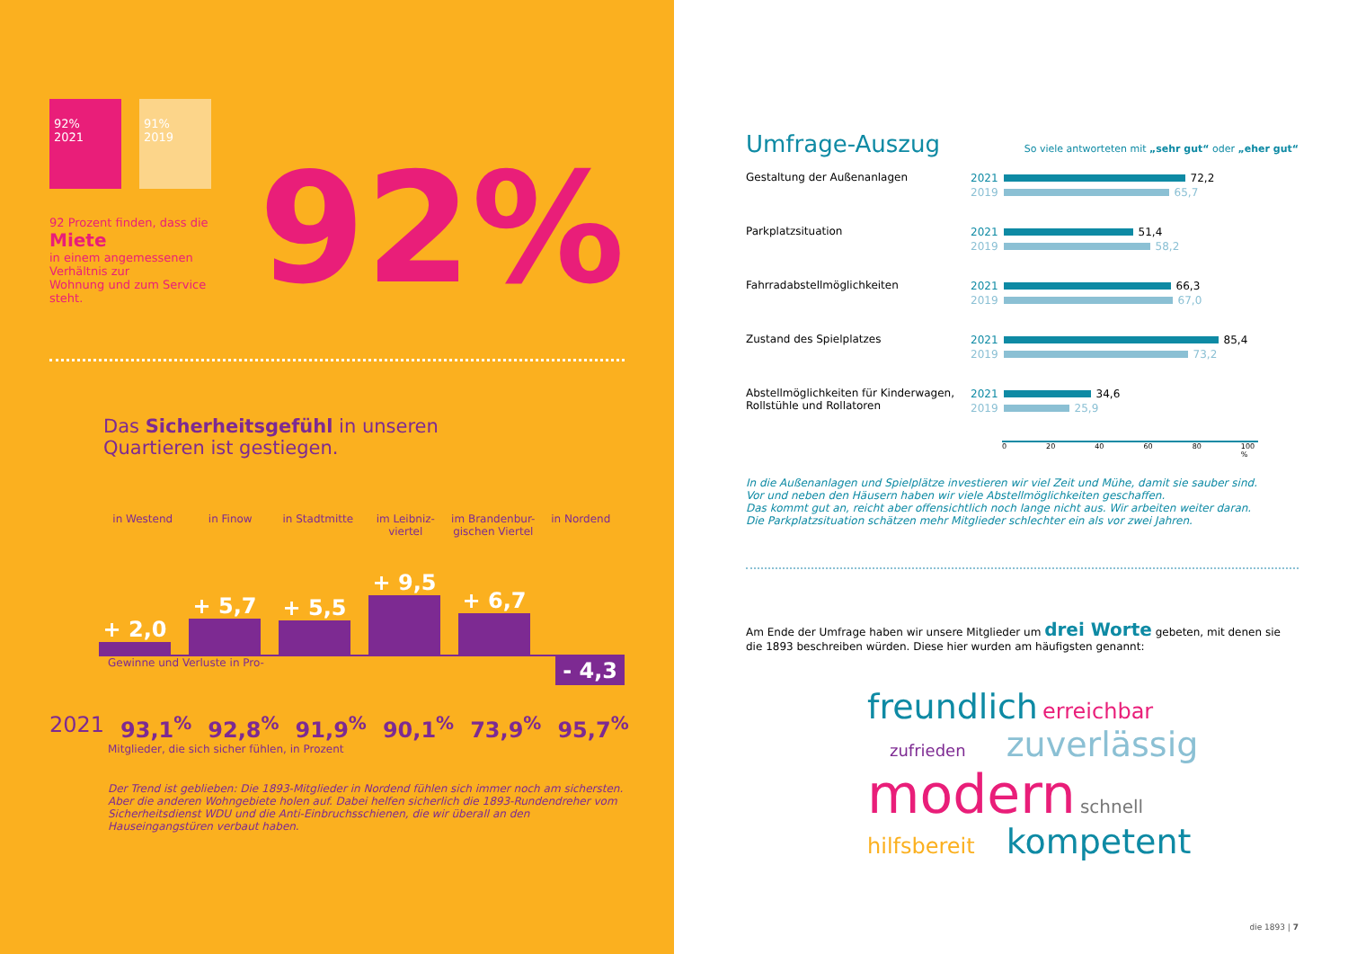92%
2021
91%
2019
92 Prozent finden, dass die Miete
in einem angemessenen Verhältnis zur
Wohnung und zum Service steht.
92%
Das Sicherheitsgefühl in unseren
Quartieren ist gestiegen.
in Westend in Finow in Stadtmitte im Leibniz-viertel im Brandenbur-gischen Viertel in Nordend
+ 2,0
+ 5,7
+ 5,5
+ 9,5
+ 6,7
Gewinne und Verluste in Pro- - 4,3
2021 93,1<sup>%</sup> 92,8<sup>%</sup> 91,9<sup>%</sup> 90,1<sup>%</sup> 73,9<sup>%</sup> 95,7<sup>%</sup>
Mitglieder, die sich sicher fühlen, in Prozent
Der Trend ist geblieben: Die 1893-Mitglieder in Nordend fühlen sich immer noch am sichersten. Aber die anderen Wohngebiete holen auf. Dabei helfen sicherlich die 1893-Rundendreher vom Sicherheitsdienst WDU und die Anti-Einbruchsschienen, die wir überall an den Hauseingangstüren verbaut haben.
Umfrage-Auszug So viele antworteten mit „sehr gut“ oder „eher gut“
Gestaltung der Außenanlagen
2021 72,2
2019 65,7
Parkplatzsituation
2021 51,4
2019 58,2
Fahrradabstellmöglichkeiten
2021 66,3
2019 67,0
Zustand des Spielplatzes
2021 85,4
2019 73,2
Abstellmöglichkeiten für Kinderwagen, Rollstühle und Rollatoren
2021 34,6
2019 25,9
0 20 40 60 80 100 %
In die Außenanlagen und Spielplätze investieren wir viel Zeit und Mühe, damit sie sauber sind.
Vor und neben den Häusern haben wir viele Abstellmöglichkeiten geschaffen.
Das kommt gut an, reicht aber offensichtlich noch lange nicht aus. Wir arbeiten weiter daran.
Die Parkplatzsituation schätzen mehr Mitglieder schlechter ein als vor zwei Jahren.
Am Ende der Umfrage haben wir unsere Mitglieder um drei Worte gebeten, mit denen sie die 1893 beschreiben würden. Diese hier wurden am häufigsten genannt:
freundlich erreichbar
zufrieden zuverlässig
modern schnell
hilfsbereit kompetent
die 1893 | 7